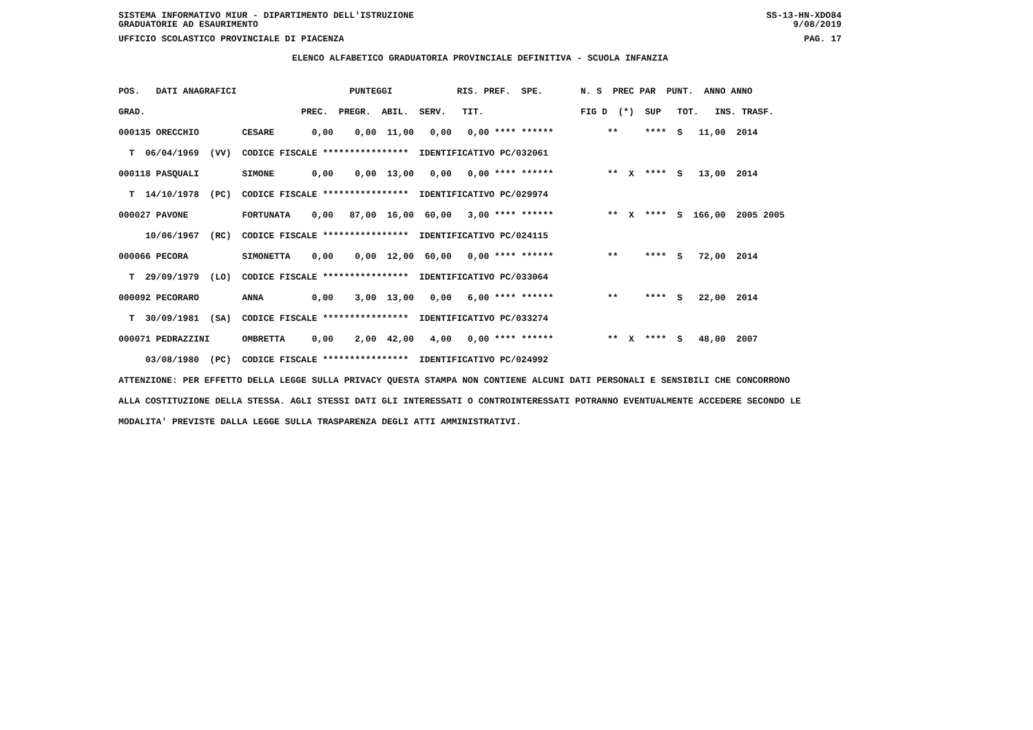SISTEMA INFORMATIVO MIUR - DIPARTIMENTO DELL'ISTRUZIONE SS-13-HN-XDO84
GRADUATORIE AD ESAURIMENTO 9/08/2019
UFFICIO SCOLASTICO PROVINCIALE DI PIACENZA PAG. 17
ELENCO ALFABETICO GRADUATORIA PROVINCIALE DEFINITIVA - SCUOLA INFANZIA
POS.   DATI ANAGRAFICI                     PUNTEGGI            RIS. PREF.  SPE.       N. S  PREC PAR  PUNT.  ANNO ANNO
GRAD.                             PREC.  PREGR.  ABIL.  SERV.   TIT.                  FIG D  (*)  SUP   TOT.   INS. TRASF.
000135 ORECCHIO        CESARE       0,00    0,00  11,00   0,00   0,00 **** ******          **     ****  S   11,00  2014
  T  06/04/1969  (VV)  CODICE FISCALE ****************  IDENTIFICATIVO PC/032061
000118 PASQUALI        SIMONE       0,00    0,00  13,00   0,00   0,00 **** ******          **  X  ****  S   13,00  2014
  T  14/10/1978  (PC)  CODICE FISCALE ****************  IDENTIFICATIVO PC/029974
000027 PAVONE          FORTUNATA    0,00   87,00  16,00  60,00   3,00 **** ******          **  X  ****  S  166,00  2005 2005
     10/06/1967  (RC)  CODICE FISCALE ****************  IDENTIFICATIVO PC/024115
000066 PECORA          SIMONETTA    0,00    0,00  12,00  60,00   0,00 **** ******          **     ****  S   72,00  2014
  T  29/09/1979  (LO)  CODICE FISCALE ****************  IDENTIFICATIVO PC/033064
000092 PECORARO        ANNA         0,00    3,00  13,00   0,00   6,00 **** ******          **     ****  S   22,00  2014
  T  30/09/1981  (SA)  CODICE FISCALE ****************  IDENTIFICATIVO PC/033274
000071 PEDRAZZINI      OMBRETTA     0,00    2,00  42,00   4,00   0,00 **** ******          **  X  ****  S   48,00  2007
     03/08/1980  (PC)  CODICE FISCALE ****************  IDENTIFICATIVO PC/024992
ATTENZIONE: PER EFFETTO DELLA LEGGE SULLA PRIVACY QUESTA STAMPA NON CONTIENE ALCUNI DATI PERSONALI E SENSIBILI CHE CONCORRONO
ALLA COSTITUZIONE DELLA STESSA. AGLI STESSI DATI GLI INTERESSATI O CONTROINTERESSATI POTRANNO EVENTUALMENTE ACCEDERE SECONDO LE
MODALITA' PREVISTE DALLA LEGGE SULLA TRASPARENZA DEGLI ATTI AMMINISTRATIVI.